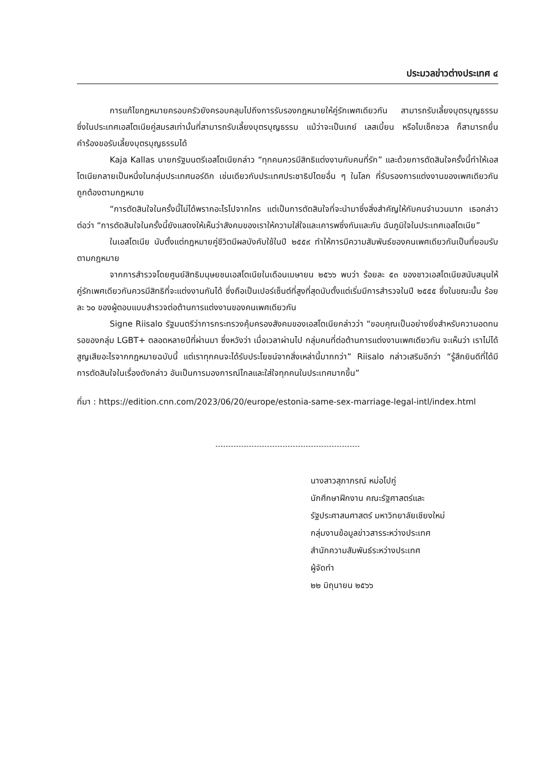ประมวลข่าวต่างประเทศ ๔
การแก้ไขกฎหมายครอบครัวยังครอบคลุมไปถึงการรับรองกฎหมายให้คู่รักเพศเดียวกัน สามารถรับเลี้ยงบุตรบุญธรรม ซึ่งในประเทศเอสโตเนียคู่สมรสเท่านั้นที่สามารถรับเลี้ยงบุตรบุญธรรม แม้ว่าจะเป็นเกย์ เลสเบี้ยน หรือไบเซ็คชวล ก็สามารถยื่นคำร้องขอรับเลี้ยงบุตรบุญธรรมได้
Kaja Kallas นายกรัฐมนตรีเอสโตเนียกล่าว “ทุกคนควรมีสิทธิแต่งงานกับคนที่รัก” และด้วยการตัดสินใจครั้งนี้ทำให้เอสโตเนียกลายเป็นหนึ่งในกลุ่มประเทศนอร์ดิก เช่นเดียวกับประเทศประชาธิปไตยอื่น ๆ ในโลก ที่รับรองการแต่งงานของเพศเดียวกันถูกต้องตามกฎหมาย
“การตัดสินใจในครั้งนี้ไม่ได้พรากอะไรไปจากใคร แต่เป็นการตัดสินใจที่จะนำมาซึ่งสิ่งสำคัญให้กับคนจำนวนมาก เธอกล่าวต่อว่า “การตัดสินใจในครั้งนี้ยังแสดงให้เห็นว่าสังคมของเราให้ความใส่ใจและเคารพซึ่งกันและกัน ฉันภูมิใจในประเทศเอสโตเนีย”
ในเอสโตเนีย นับตั้งแต่กฎหมายคู่ชีวิตมีผลบังคับใช้ในปี ๒๕๕๙ ทำให้การมีความสัมพันธ์ของคนเพศเดียวกันเป็นที่ยอมรับตามกฎหมาย
จากการสำรวจโดยศูนย์สิทธิมนุษยชนเอสโตเนียในเดือนเมษายน ๒๕๖๖ พบว่า ร้อยละ ๕๓ ของชาวเอสโตเนียสนับสนุนให้คู่รักเพศเดียวกันควรมีสิทธิที่จะแต่งงานกันได้ ซึ่งถือเป็นเปอร์เซ็นต์ที่สูงที่สุดนับตั้งแต่เริ่มมีการสำรวจในปี ๒๕๕๕ ซึ่งในขณะนั้น ร้อยละ ๖๐ ของผู้ตอบแบบสำรวจต่อต้านการแต่งงานของคนเพศเดียวกัน
Signe Riisalo รัฐมนตรีว่าการกระทรวงคุ้มครองสังคมของเอสโตเนียกล่าวว่า “ขอบคุณเป็นอย่างยิ่งสำหรับความอดทนรอของกลุ่ม LGBT+ ตลอดหลายปีที่ผ่านมา ซึ่งหวังว่า เมื่อเวลาผ่านไป กลุ่มคนที่ต่อต้านการแต่งงานเพศเดียวกัน จะเห็นว่า เราไม่ได้สูญเสียอะไรจากกฎหมายฉบับนี้ แต่เราทุกคนจะได้รับประโยชน์จากสิ่งเหล่านี้มากกว่า” Riisalo กล่าวเสริมอีกว่า “รู้สึกยินดีที่ได้มีการตัดสินใจในเรื่องดังกล่าว อันเป็นการมองการณ์ไกลและใส่ใจทุกคนในประเทศมากขึ้น”
ที่มา : https://edition.cnn.com/2023/06/20/europe/estonia-same-sex-marriage-legal-intl/index.html
นางสาวสุภาภรณ์ หม่อโปกู่
นักศึกษาฝึกงาน คณะรัฐศาสตร์และ
รัฐประศาสนศาสตร์ มหาวิทยาลัยเชียงใหม่
กลุ่มงานข้อมูลข่าวสารระหว่างประเทศ
สำนักความสัมพันธ์ระหว่างประเทศ
ผู้จัดทำ
๒๒ มิถุนายน ๒๕๖๖